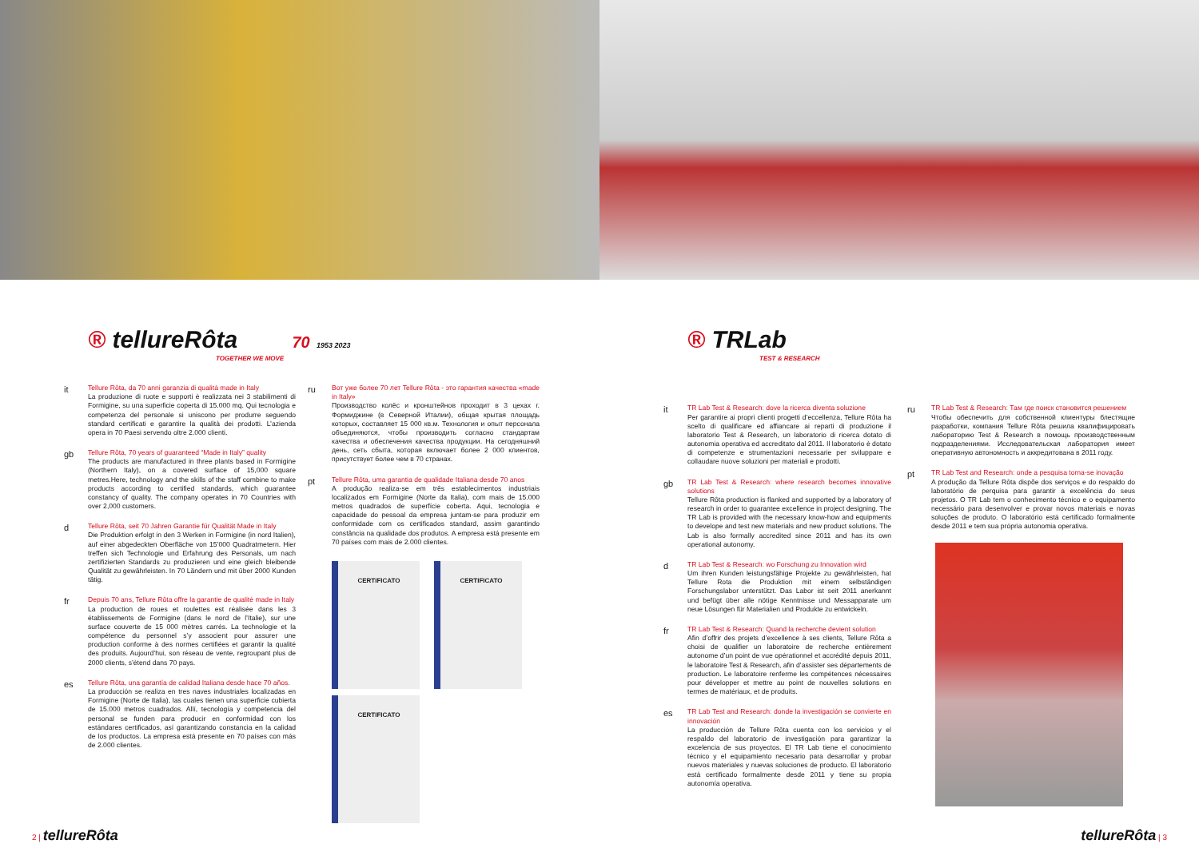® tellureRôta 70 1953 2023
TOGETHER WE MOVE
it
Tellure Rôta, da 70 anni garanzia di qualità made in Italy
La produzione di ruote e supporti è realizzata nei 3 stabilimenti di Formigine, su una superficie coperta di 15.000 mq. Qui tecnologia e competenza del personale si uniscono per produrre seguendo standard certificati e garantire la qualità dei prodotti. L’azienda opera in 70 Paesi servendo oltre 2.000 clienti.
gb
Tellure Rôta, 70 years of guaranteed “Made in Italy” quality
The products are manufactured in three plants based in Formigine (Northern Italy), on a covered surface of 15,000 square metres.Here, technology and the skills of the staff combine to make products according to certified standards, which guarantee constancy of quality. The company operates in 70 Countries with over 2,000 customers.
d
Tellure Rôta, seit 70 Jahren Garantie für Qualität Made in Italy
Die Produktion erfolgt in den 3 Werken in Formigine (in nord Italien), auf einer abgedeckten Oberfläche von 15’000 Quadratmetern. Hier treffen sich Technologie und Erfahrung des Personals, um nach zertifizierten Standards zu produzieren und eine gleich bleibende Qualität zu gewährleisten. In 70 Ländern und mit über 2000 Kunden tätig.
fr
Depuis 70 ans, Tellure Rôta offre la garantie de qualité made in Italy
La production de roues et roulettes est réalisée dans les 3 établissements de Formigine (dans le nord de l’Italie), sur une surface couverte de 15 000 mètres carrés. La technologie et la compétence du personnel s’y associent pour assurer une production conforme à des normes certifiées et garantir la qualité des produits. Aujourd’hui, son réseau de vente, regroupant plus de 2000 clients, s’étend dans 70 pays.
es
Tellure Rôta, una garantía de calidad Italiana desde hace 70 años.
La producción se realiza en tres naves industriales localizadas en Formigine (Norte de Italia), las cuales tienen una superficie cubierta de 15.000 metros cuadrados. Allí, tecnología y competencia del personal se funden para producir en conformidad con los estándares certificados, así garantizando constancia en la calidad de los productos. La empresa está presente en 70 países con más de 2.000 clientes.
ru
Вот уже более 70 лет Tellure Rôta - это гарантия качества «made in Italy»
Производство колёс и кронштейнов проходит в 3 цехах г. Формиджине (в Северной Италии), общая крытая площадь которых, составляет 15 000 кв.м. Технология и опыт персонала объединяются, чтобы производить согласно стандартам качества и обеспечения качества продукции. На сегодняшний день, сеть сбыта, которая включает более 2 000 клиентов, присутствует более чем в 70 странах.
pt
Tellure Rôta, uma garantia de qualidade Italiana desde 70 anos
A produção realiza-se em três establecimentos industriais localizados em Formigine (Norte da Italia), com mais de 15.000 metros quadrados de superfície coberta. Aqui, tecnologia e capacidade do pessoal da empresa juntam-se para produzir em conformidade com os certificados standard, assim garantindo constância na qualidade dos produtos. A empresa está presente em 70 países com mais de 2.000 clientes.
CERTIFICATO CERTIFICATO CERTIFICATO
® TRLab
TEST & RESEARCH
it
TR Lab Test & Research: dove la ricerca diventa soluzione
Per garantire ai propri clienti progetti d’eccellenza, Tellure Rôta ha scelto di qualificare ed affiancare ai reparti di produzione il laboratorio Test & Research, un laboratorio di ricerca dotato di autonomia operativa ed accreditato dal 2011. Il laboratorio è dotato di competenze e strumentazioni necessarie per sviluppare e collaudare nuove soluzioni per materiali e prodotti.
gb
TR Lab Test & Research: where research becomes innovative solutions
Tellure Rôta production is flanked and supported by a laboratory of research in order to guarantee excellence in project designing. The TR Lab is provided with the necessary know-how and equipments to develope and test new materials and new product solutions. The Lab is also formally accredited since 2011 and has its own operational autonomy.
d
TR Lab Test & Research: wo Forschung zu Innovation wird
Um ihren Kunden leistungsfähige Projekte zu gewährleisten, hat Tellure Rota die Produktion mit einem selbständigen Forschungslabor unterstützt. Das Labor ist seit 2011 anerkannt und befügt über alle nötige Kenntnisse und Messapparate um neue Lösungen für Materialien und Produkte zu entwickeln.
fr
TR Lab Test & Research: Quand la recherche devient solution
Afin d’offrir des projets d’excellence à ses clients, Tellure Rôta a choisi de qualifier un laboratoire de recherche entièrement autonome d’un point de vue opérationnel et accrédité depuis 2011, le laboratoire Test & Research, afin d’assister ses départements de production. Le laboratoire renferme les compétences nécessaires pour développer et mettre au point de nouvelles solutions en termes de matériaux, et de produits.
es
TR Lab Test and Research: donde la investigación se convierte en innovación
La producción de Tellure Rôta cuenta con los servicios y el respaldo del laboratorio de investigación para garantizar la excelencia de sus proyectos. El TR Lab tiene el conocimiento técnico y el equipamiento necesario para desarrollar y probar nuevos materiales y nuevas soluciones de producto. El laboratorio está certificado formalmente desde 2011 y tiene su propia autonomía operativa.
ru
TR Lab Test & Research: Там где поиск становится решением
Чтобы обеспечить для собственной клиентуры блестящие разработки, компания Tellure Rôta решила квалифицировать лабораторию Test & Research в помощь производственным подразделениями. Исследовательская лаборатория имеет оперативную автономность и аккредитована в 2011 году.
pt
TR Lab Test and Research: onde a pesquisa torna-se inovação
A produção da Tellure Rôta dispõe dos serviços e do respaldo do laboratório de perquisa para garantir a excelência do seus projetos. O TR Lab tem o conhecimento técnico e o equipamento necessário para desenvolver e provar novos materiais e novas soluções de produto. O laboratório está certificado formalmente desde 2011 e tem sua própria autonomia operativa.
2 | tellureRôta tellureRôta | 3